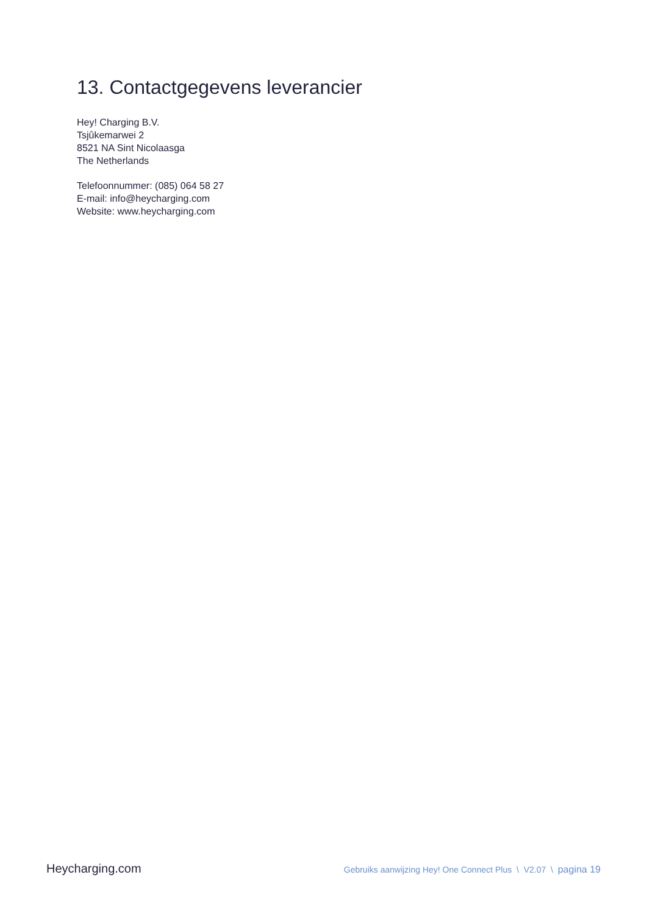13. Contactgegevens leverancier
Hey! Charging B.V.
Tsjûkemarwei 2
8521 NA Sint Nicolaasga
The Netherlands
Telefoonnummer: (085) 064 58 27
E-mail: info@heycharging.com
Website: www.heycharging.com
Heycharging.com Gebruiks aanwijzing Hey! One Connect Plus \ V2.07 \ pagina 19